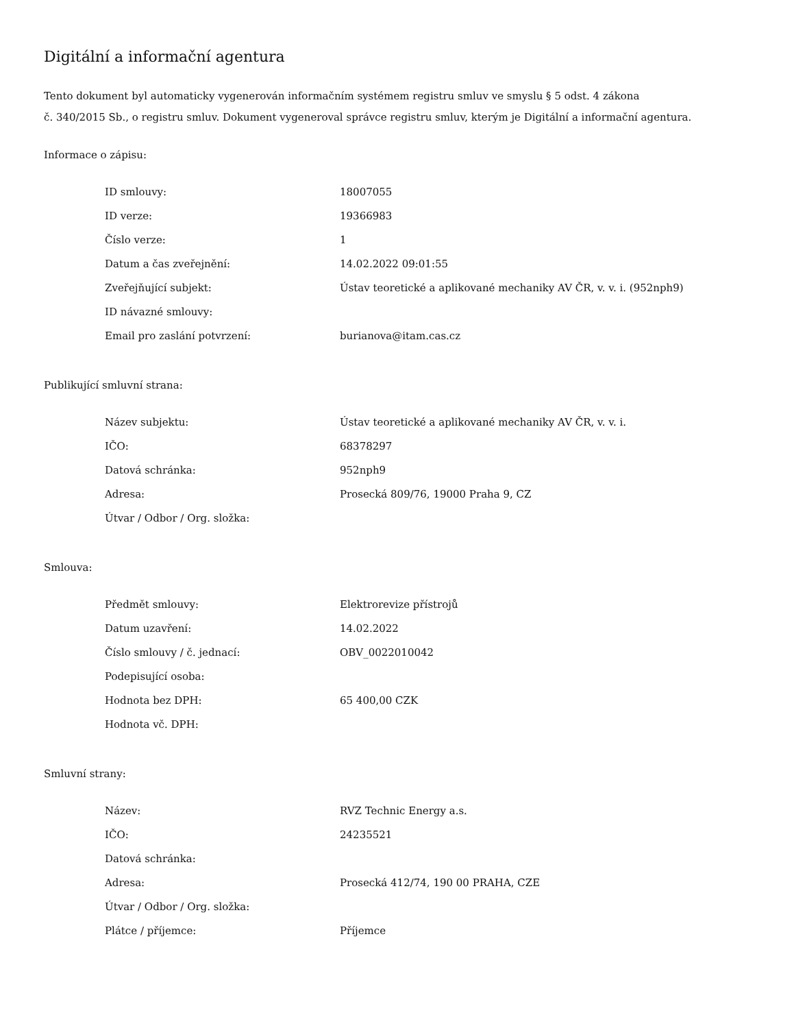Digitální a informační agentura
Tento dokument byl automaticky vygenerován informačním systémem registru smluv ve smyslu § 5 odst. 4 zákona
č. 340/2015 Sb., o registru smluv. Dokument vygeneroval správce registru smluv, kterým je Digitální a informační agentura.
Informace o zápisu:
| ID smlouvy: | 18007055 |
| ID verze: | 19366983 |
| Číslo verze: | 1 |
| Datum a čas zveřejnění: | 14.02.2022 09:01:55 |
| Zveřejňující subjekt: | Ústav teoretické a aplikované mechaniky AV ČR, v. v. i. (952nph9) |
| ID návazné smlouvy: | |
| Email pro zaslání potvrzení: | burianova@itam.cas.cz |
Publikující smluvní strana:
| Název subjektu: | Ústav teoretické a aplikované mechaniky AV ČR, v. v. i. |
| IČO: | 68378297 |
| Datová schránka: | 952nph9 |
| Adresa: | Prosecká 809/76, 19000 Praha 9, CZ |
| Útvar / Odbor / Org. složka: | |
Smlouva:
| Předmět smlouvy: | Elektrorevize přístrojů |
| Datum uzavření: | 14.02.2022 |
| Číslo smlouvy / č. jednací: | OBV_0022010042 |
| Podepisující osoba: | |
| Hodnota bez DPH: | 65 400,00 CZK |
| Hodnota vč. DPH: | |
Smluvní strany:
| Název: | RVZ Technic Energy a.s. |
| IČO: | 24235521 |
| Datová schránka: | |
| Adresa: | Prosecká 412/74, 190 00 PRAHA, CZE |
| Útvar / Odbor / Org. složka: | |
| Plátce / příjemce: | Příjemce |